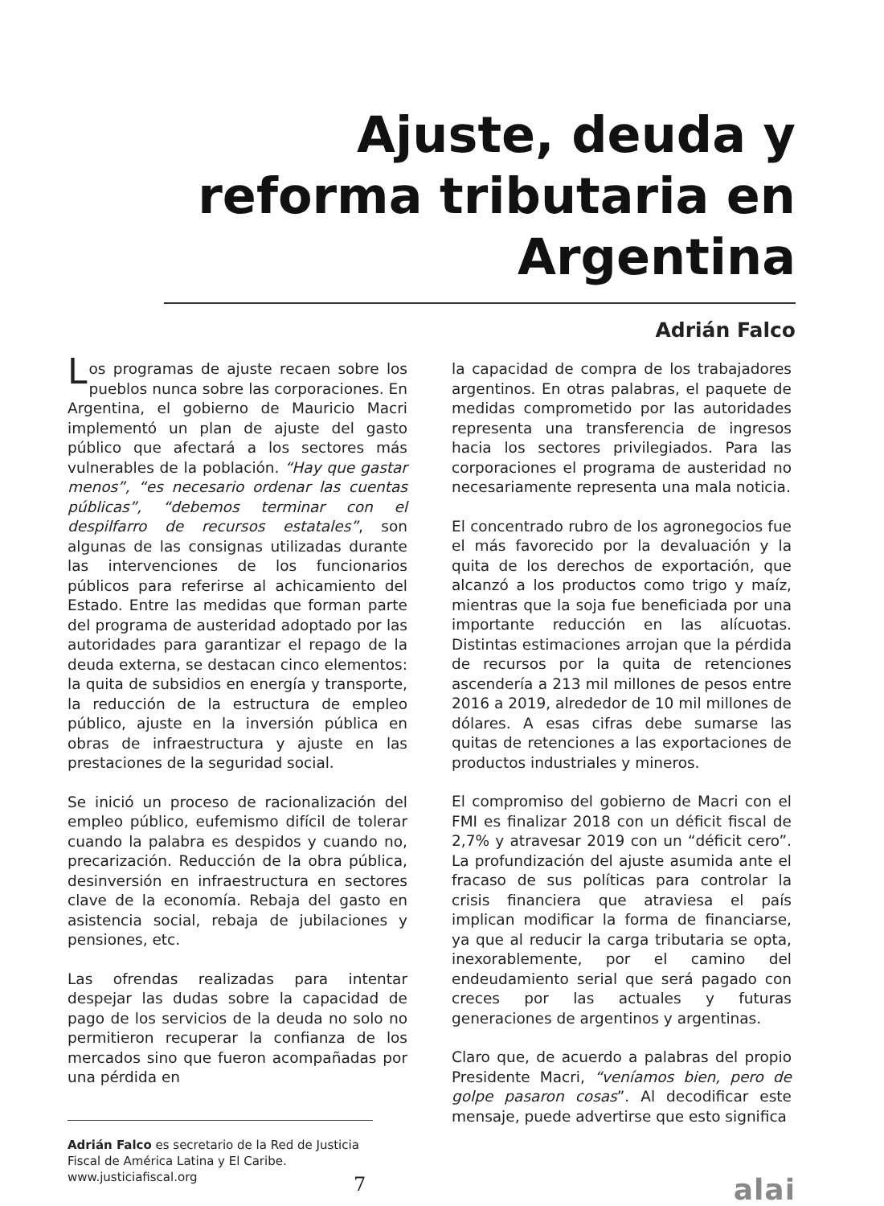Ajuste, deuda y reforma tributaria en Argentina
Adrián Falco
Los programas de ajuste recaen sobre los pueblos nunca sobre las corporaciones. En Argentina, el gobierno de Mauricio Macri implementó un plan de ajuste del gasto público que afectará a los sectores más vulnerables de la población. “Hay que gastar menos”, “es necesario ordenar las cuentas públicas”, “debemos terminar con el despilfarro de recursos estatales”, son algunas de las consignas utilizadas durante las intervenciones de los funcionarios públicos para referirse al achicamiento del Estado. Entre las medidas que forman parte del programa de austeridad adoptado por las autoridades para garantizar el repago de la deuda externa, se destacan cinco elementos: la quita de subsidios en energía y transporte, la reducción de la estructura de empleo público, ajuste en la inversión pública en obras de infraestructura y ajuste en las prestaciones de la seguridad social.
Se inició un proceso de racionalización del empleo público, eufemismo difícil de tolerar cuando la palabra es despidos y cuando no, precarización. Reducción de la obra pública, desinversión en infraestructura en sectores clave de la economía. Rebaja del gasto en asistencia social, rebaja de jubilaciones y pensiones, etc.
Las ofrendas realizadas para intentar despejar las dudas sobre la capacidad de pago de los servicios de la deuda no solo no permitieron recuperar la confianza de los mercados sino que fueron acompañadas por una pérdida en
Adrián Falco es secretario de la Red de Justicia Fiscal de América Latina y El Caribe. www.justiciafiscal.org
la capacidad de compra de los trabajadores argentinos. En otras palabras, el paquete de medidas comprometido por las autoridades representa una transferencia de ingresos hacia los sectores privilegiados. Para las corporaciones el programa de austeridad no necesariamente representa una mala noticia.
El concentrado rubro de los agronegocios fue el más favorecido por la devaluación y la quita de los derechos de exportación, que alcanzó a los productos como trigo y maíz, mientras que la soja fue beneficiada por una importante reducción en las alícuotas. Distintas estimaciones arrojan que la pérdida de recursos por la quita de retenciones ascendería a 213 mil millones de pesos entre 2016 a 2019, alrededor de 10 mil millones de dólares. A esas cifras debe sumarse las quitas de retenciones a las exportaciones de productos industriales y mineros.
El compromiso del gobierno de Macri con el FMI es finalizar 2018 con un déficit fiscal de 2,7% y atravesar 2019 con un “déficit cero”. La profundización del ajuste asumida ante el fracaso de sus políticas para controlar la crisis financiera que atraviesa el país implican modificar la forma de financiarse, ya que al reducir la carga tributaria se opta, inexorablemente, por el camino del endeudamiento serial que será pagado con creces por las actuales y futuras generaciones de argentinos y argentinas.
Claro que, de acuerdo a palabras del propio Presidente Macri, “veníamos bien, pero de golpe pasaron cosas”. Al decodificar este mensaje, puede advertirse que esto significa
7 alai